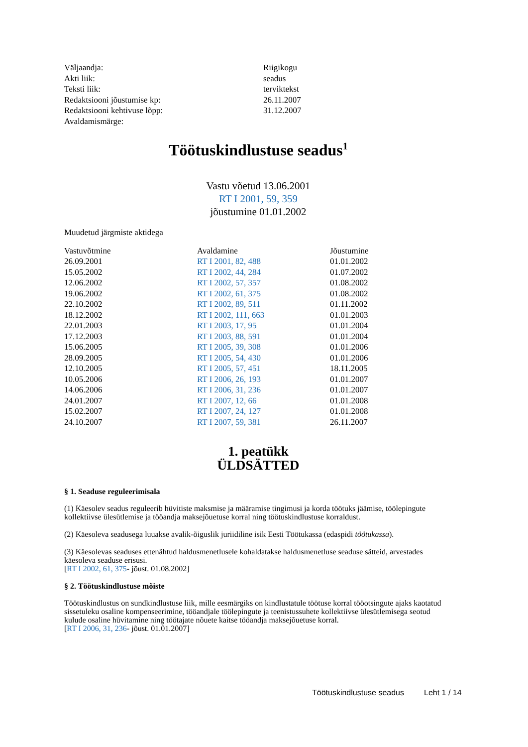| Väljaandja: | Riigikogu |
| Akti liik: | seadus |
| Teksti liik: | terviktekst |
| Redaktsiooni jõustumise kp: | 26.11.2007 |
| Redaktsiooni kehtivuse lõpp: | 31.12.2007 |
| Avaldamismärge: | |
Töötuskindlustuse seadus<sup>1</sup>
Vastu võetud 13.06.2001
RT I 2001, 59, 359
jõustumine 01.01.2002
Muudetud järgmiste aktidega
| Vastuvõtmine | Avaldamine | Jõustumine |
| --- | --- | --- |
| 26.09.2001 | RT I 2001, 82, 488 | 01.01.2002 |
| 15.05.2002 | RT I 2002, 44, 284 | 01.07.2002 |
| 12.06.2002 | RT I 2002, 57, 357 | 01.08.2002 |
| 19.06.2002 | RT I 2002, 61, 375 | 01.08.2002 |
| 22.10.2002 | RT I 2002, 89, 511 | 01.11.2002 |
| 18.12.2002 | RT I 2002, 111, 663 | 01.01.2003 |
| 22.01.2003 | RT I 2003, 17, 95 | 01.01.2004 |
| 17.12.2003 | RT I 2003, 88, 591 | 01.01.2004 |
| 15.06.2005 | RT I 2005, 39, 308 | 01.01.2006 |
| 28.09.2005 | RT I 2005, 54, 430 | 01.01.2006 |
| 12.10.2005 | RT I 2005, 57, 451 | 18.11.2005 |
| 10.05.2006 | RT I 2006, 26, 193 | 01.01.2007 |
| 14.06.2006 | RT I 2006, 31, 236 | 01.01.2007 |
| 24.01.2007 | RT I 2007, 12, 66 | 01.01.2008 |
| 15.02.2007 | RT I 2007, 24, 127 | 01.01.2008 |
| 24.10.2007 | RT I 2007, 59, 381 | 26.11.2007 |
1. peatükk
ÜLDSÄTTED
§ 1. Seaduse reguleerimisala
(1) Käesolev seadus reguleerib hüvitiste maksmise ja määramise tingimusi ja korda töötuks jäämise, töölepingute kollektiivse ülesütlemise ja tööandja maksejõuetuse korral ning töötuskindlustuse korraldust.
(2) Käesoleva seadusega luuakse avalik-õiguslik juriidiline isik Eesti Töötukassa (edaspidi töötukassa).
(3) Käesolevas seaduses ettenähtud haldusmenetlusele kohaldatakse haldusmenetluse seaduse sätteid, arvestades käesoleva seaduse erisusi.
[RT I 2002, 61, 375- jõust. 01.08.2002]
§ 2. Töötuskindlustuse mõiste
Töötuskindlustus on sundkindlustuse liik, mille eesmärgiks on kindlustatule töötuse korral tööotsingute ajaks kaotatud sissetuleku osaline kompenseerimine, tööandjale töölepingute ja teenistussuhete kollektiivse ülesütlemisega seotud kulude osaline hüvitamine ning töötajate nõuete kaitse tööandja maksejõuetuse korral.
[RT I 2006, 31, 236- jõust. 01.01.2007]
Töötuskindlustuse seadus Leht 1 / 14